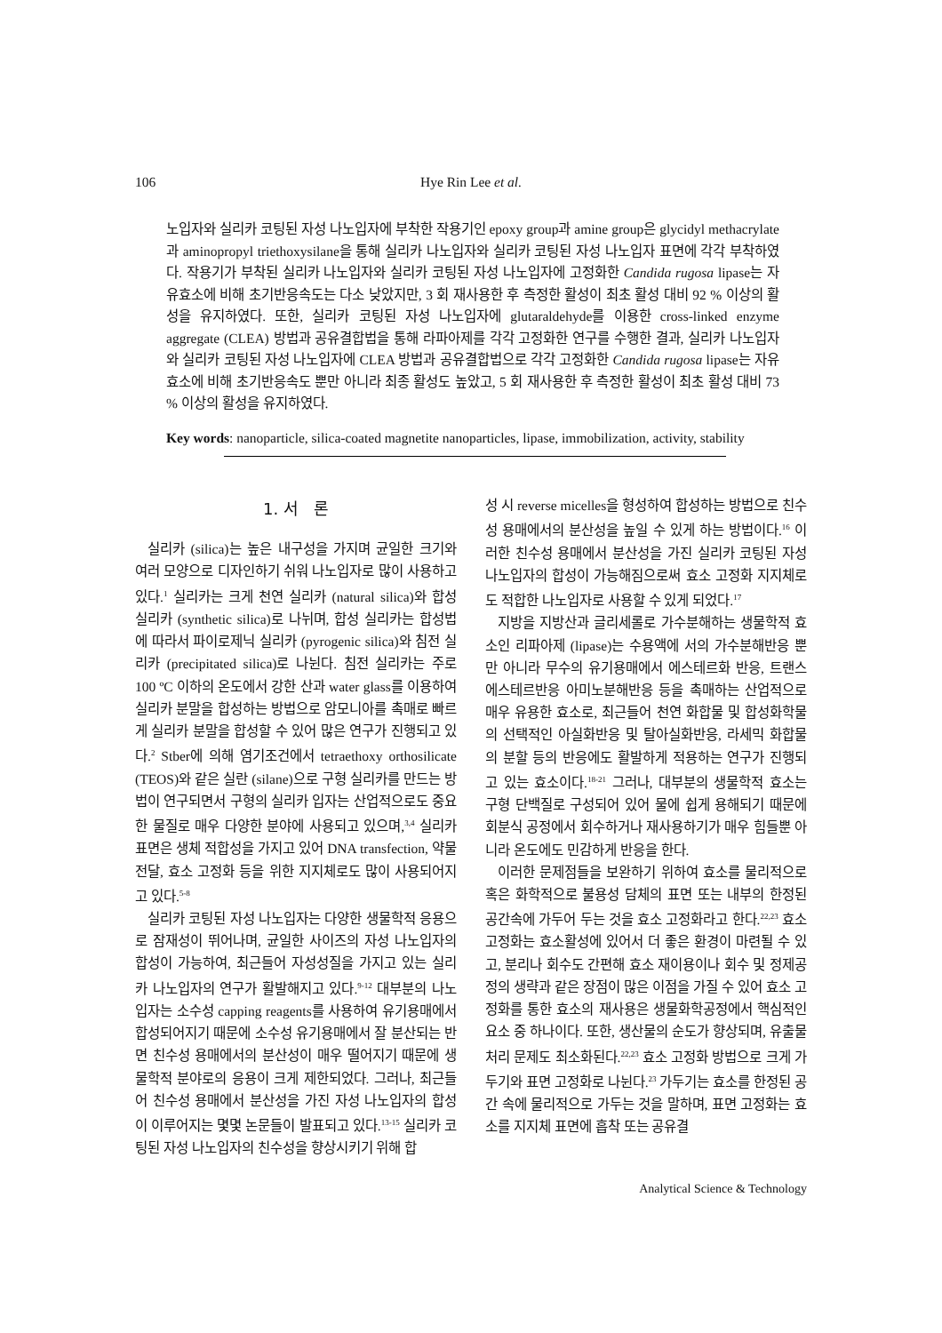106 Hye Rin Lee et al.
노입자와 실리카 코팅된 자성 나노입자에 부착한 작용기인 epoxy group과 amine group은 glycidyl methacrylate과 aminopropyl triethoxysilane을 통해 실리카 나노입자와 실리카 코팅된 자성 나노입자 표면에 각각 부착하였다. 작용기가 부착된 실리카 나노입자와 실리카 코팅된 자성 나노입자에 고정화한 Candida rugosa lipase는 자유효소에 비해 초기반응속도는 다소 낮았지만, 3 회 재사용한 후 측정한 활성이 최초 활성 대비 92 % 이상의 활성을 유지하였다. 또한, 실리카 코팅된 자성 나노입자에 glutaraldehyde를 이용한 cross-linked enzyme aggregate (CLEA) 방법과 공유결합법을 통해 라파아제를 각각 고정화한 연구를 수행한 결과, 실리카 나노입자와 실리카 코팅된 자성 나노입자에 CLEA 방법과 공유결합법으로 각각 고정화한 Candida rugosa lipase는 자유효소에 비해 초기반응속도 뿐만 아니라 최종 활성도 높았고, 5 회 재사용한 후 측정한 활성이 최초 활성 대비 73 % 이상의 활성을 유지하였다.
Key words: nanoparticle, silica-coated magnetite nanoparticles, lipase, immobilization, activity, stability
1. 서 론
실리카 (silica)는 높은 내구성을 가지며 균일한 크기와 여러 모양으로 디자인하기 쉬워 나노입자로 많이 사용하고 있다.<sup>1</sup> 실리카는 크게 천연 실리카 (natural silica)와 합성 실리카 (synthetic silica)로 나뉘며, 합성 실리카는 합성법에 따라서 파이로제닉 실리카 (pyrogenic silica)와 침전 실리카 (precipitated silica)로 나뉜다. 침전 실리카는 주로 100 ºC 이하의 온도에서 강한 산과 water glass를 이용하여 실리카 분말을 합성하는 방법으로 암모니아를 촉매로 빠르게 실리카 분말을 합성할 수 있어 많은 연구가 진행되고 있다.<sup>2</sup> Stber에 의해 염기조건에서 tetraethoxy orthosilicate (TEOS)와 같은 실란 (silane)으로 구형 실리카를 만드는 방법이 연구되면서 구형의 실리카 입자는 산업적으로도 중요한 물질로 매우 다양한 분야에 사용되고 있으며,<sup>3,4</sup> 실리카 표면은 생체 적합성을 가지고 있어 DNA transfection, 약물 전달, 효소 고정화 등을 위한 지지체로도 많이 사용되어지고 있다.<sup>5-8</sup>
실리카 코팅된 자성 나노입자는 다양한 생물학적 응용으로 잠재성이 뛰어나며, 균일한 사이즈의 자성 나노입자의 합성이 가능하여, 최근들어 자성성질을 가지고 있는 실리카 나노입자의 연구가 활발해지고 있다.<sup>9-12</sup> 대부분의 나노입자는 소수성 capping reagents를 사용하여 유기용매에서 합성되어지기 때문에 소수성 유기용매에서 잘 분산되는 반면 친수성 용매에서의 분산성이 매우 떨어지기 때문에 생물학적 분야로의 응용이 크게 제한되었다. 그러나, 최근들어 친수성 용매에서 분산성을 가진 자성 나노입자의 합성이 이루어지는 몇몇 논문들이 발표되고 있다.<sup>13-15</sup> 실리카 코팅된 자성 나노입자의 친수성을 향상시키기 위해 합
성 시 reverse micelles을 형성하여 합성하는 방법으로 친수성 용매에서의 분산성을 높일 수 있게 하는 방법이다.<sup>16</sup> 이러한 친수성 용매에서 분산성을 가진 실리카 코팅된 자성 나노입자의 합성이 가능해짐으로써 효소 고정화 지지체로도 적합한 나노입자로 사용할 수 있게 되었다.<sup>17</sup>
지방을 지방산과 글리세롤로 가수분해하는 생물학적 효소인 리파아제 (lipase)는 수용액에 서의 가수분해반응 뿐만 아니라 무수의 유기용매에서 에스테르화 반응, 트랜스에스테르반응 아미노분해반응 등을 촉매하는 산업적으로 매우 유용한 효소로, 최근들어 천연 화합물 및 합성화학물의 선택적인 아실화반응 및 탈아실화반응, 라세믹 화합물의 분할 등의 반응에도 활발하게 적용하는 연구가 진행되고 있는 효소이다.<sup>18-21</sup> 그러나, 대부분의 생물학적 효소는 구형 단백질로 구성되어 있어 물에 쉽게 용해되기 때문에 회분식 공정에서 회수하거나 재사용하기가 매우 힘들뿐 아니라 온도에도 민감하게 반응을 한다.
이러한 문제점들을 보완하기 위하여 효소를 물리적으로 혹은 화학적으로 불용성 담체의 표면 또는 내부의 한정된 공간속에 가두어 두는 것을 효소 고정화라고 한다.<sup>22,23</sup> 효소 고정화는 효소활성에 있어서 더 좋은 환경이 마련될 수 있고, 분리나 회수도 간편해 효소 재이용이나 회수 및 정제공정의 생략과 같은 장점이 많은 이점을 가질 수 있어 효소 고정화를 통한 효소의 재사용은 생물화학공정에서 핵심적인 요소 중 하나이다. 또한, 생산물의 순도가 향상되며, 유출물 처리 문제도 최소화된다.<sup>22,23</sup> 효소 고정화 방법으로 크게 가두기와 표면 고정화로 나뉜다.<sup>23</sup> 가두기는 효소를 한정된 공간 속에 물리적으로 가두는 것을 말하며, 표면 고정화는 효소를 지지체 표면에 흡착 또는 공유결
Analytical Science & Technology